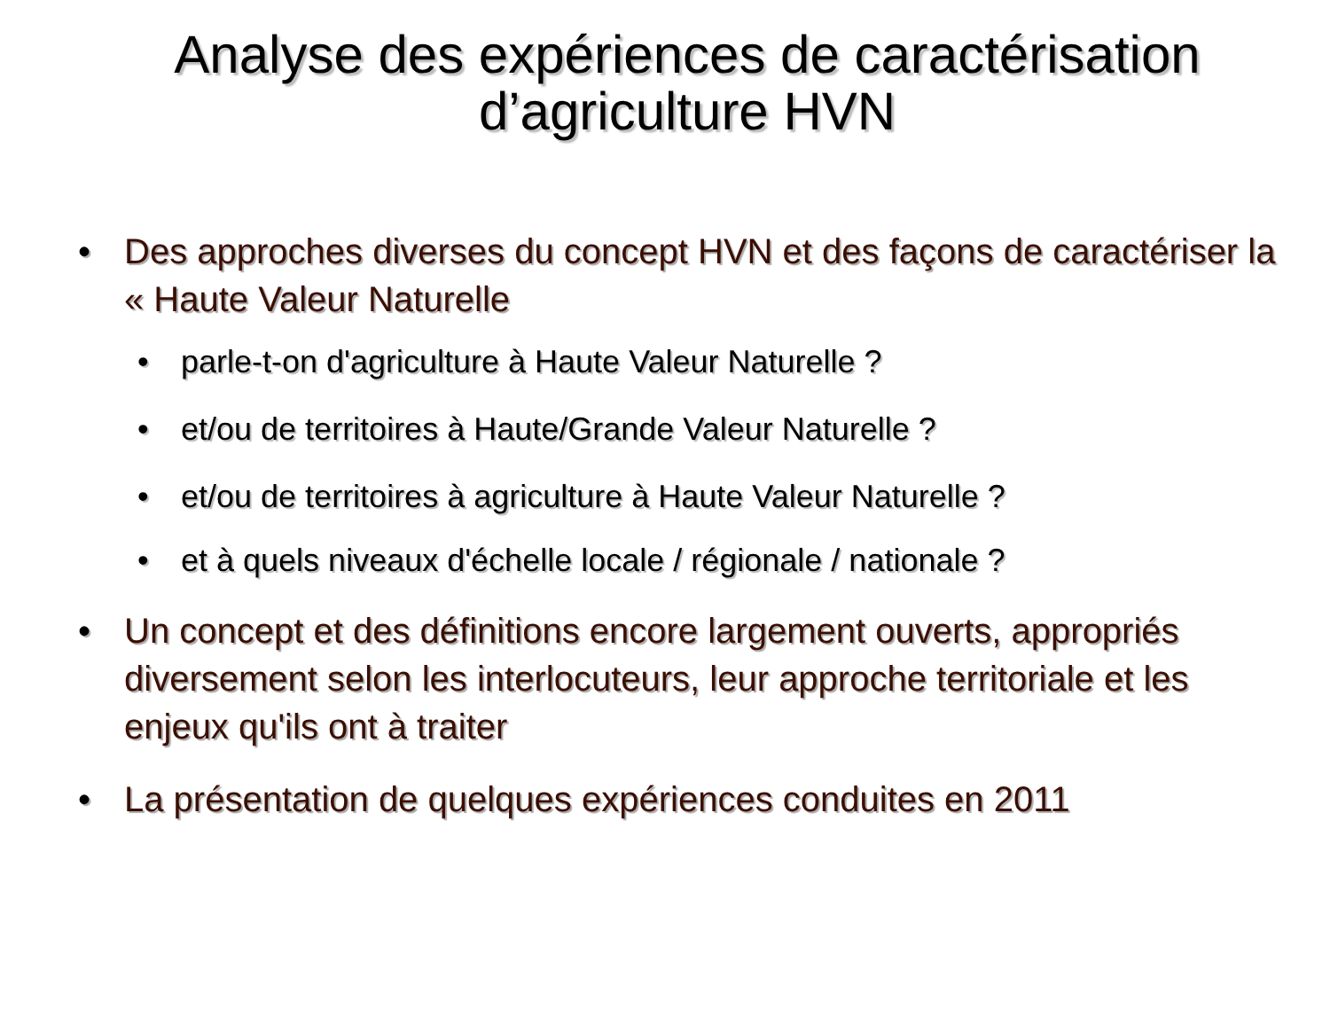Analyse des expériences de caractérisation d’agriculture HVN
• Des approches diverses du concept HVN et des façons de caractériser la « Haute Valeur Naturelle
• parle-t-on d'agriculture à Haute Valeur Naturelle ?
• et/ou de territoires à Haute/Grande Valeur Naturelle ?
• et/ou de territoires à agriculture à Haute Valeur Naturelle ?
• et à quels niveaux d'échelle locale / régionale / nationale ?
• Un concept et des définitions encore largement ouverts, appropriés diversement selon les interlocuteurs, leur approche territoriale et les enjeux qu'ils ont à traiter
• La présentation de quelques expériences conduites en 2011